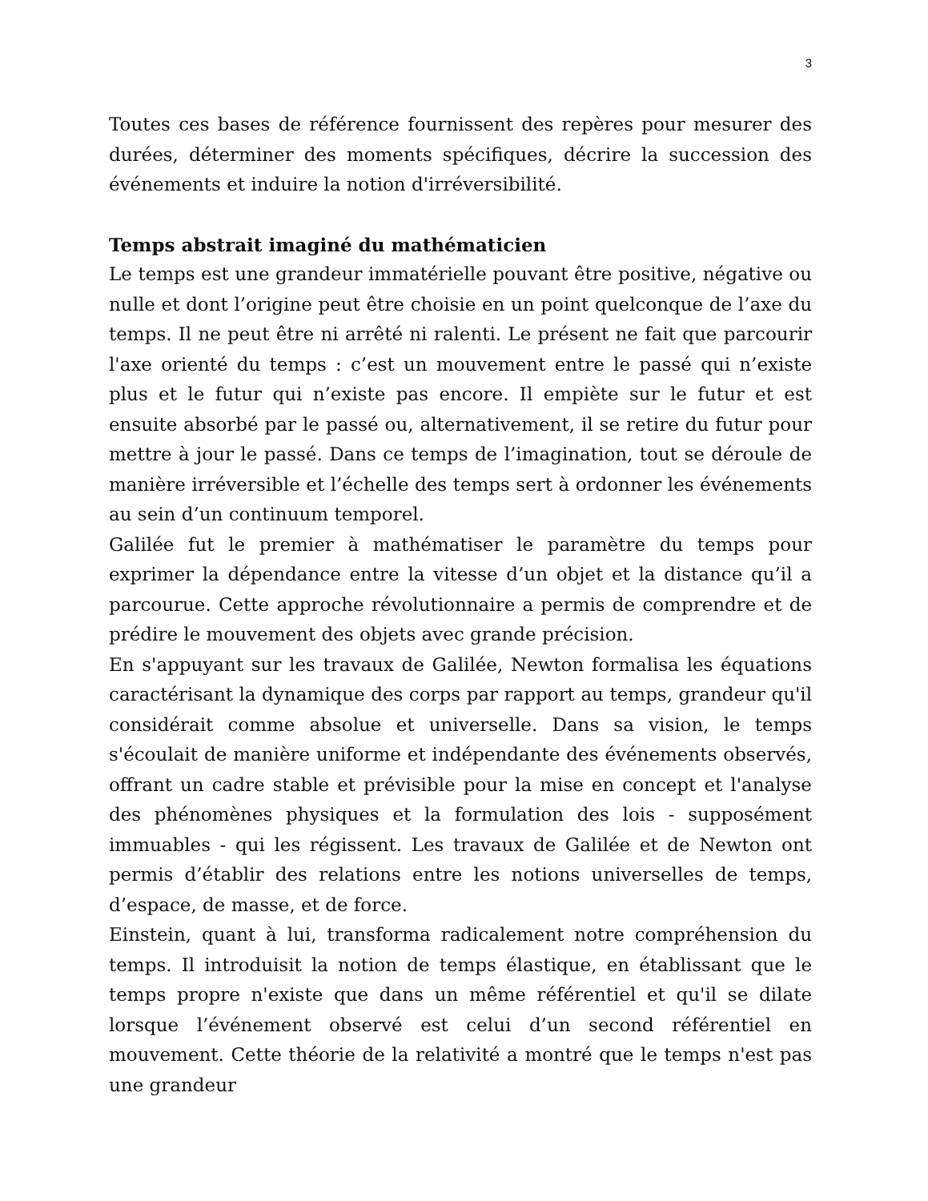3
Toutes ces bases de référence fournissent des repères pour mesurer des durées, déterminer des moments spécifiques, décrire la succession des événements et induire la notion d'irréversibilité.
Temps abstrait imaginé du mathématicien
Le temps est une grandeur immatérielle pouvant être positive, négative ou nulle et dont l’origine peut être choisie en un point quelconque de l’axe du temps. Il ne peut être ni arrêté ni ralenti. Le présent ne fait que parcourir l'axe orienté du temps : c’est un mouvement entre le passé qui n’existe plus et le futur qui n’existe pas encore. Il empiète sur le futur et est ensuite absorbé par le passé ou, alternativement, il se retire du futur pour mettre à jour le passé. Dans ce temps de l’imagination, tout se déroule de manière irréversible et l’échelle des temps sert à ordonner les événements au sein d’un continuum temporel.
Galilée fut le premier à mathématiser le paramètre du temps pour exprimer la dépendance entre la vitesse d’un objet et la distance qu’il a parcourue. Cette approche révolutionnaire a permis de comprendre et de prédire le mouvement des objets avec grande précision.
En s'appuyant sur les travaux de Galilée, Newton formalisa les équations caractérisant la dynamique des corps par rapport au temps, grandeur qu'il considérait comme absolue et universelle. Dans sa vision, le temps s'écoulait de manière uniforme et indépendante des événements observés, offrant un cadre stable et prévisible pour la mise en concept et l'analyse des phénomènes physiques et la formulation des lois - supposément immuables - qui les régissent. Les travaux de Galilée et de Newton ont permis d’établir des relations entre les notions universelles de temps, d’espace, de masse, et de force.
Einstein, quant à lui, transforma radicalement notre compréhension du temps. Il introduisit la notion de temps élastique, en établissant que le temps propre n'existe que dans un même référentiel et qu'il se dilate lorsque l’événement observé est celui d’un second référentiel en mouvement. Cette théorie de la relativité a montré que le temps n'est pas une grandeur